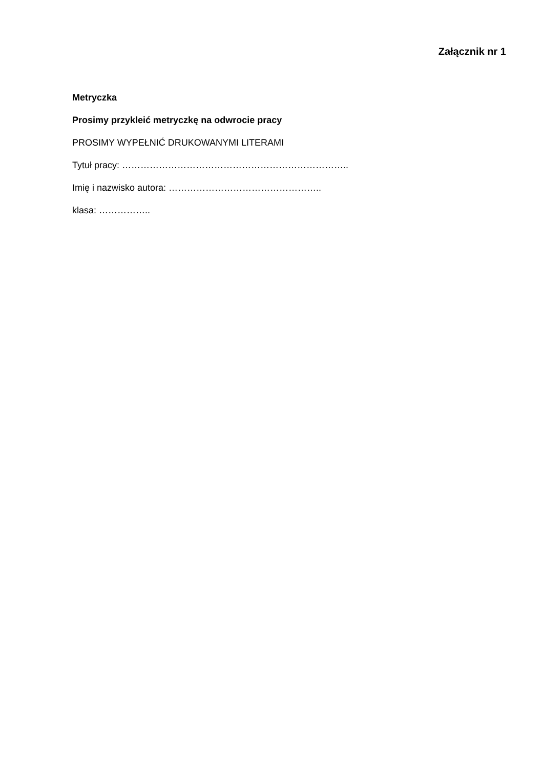Załącznik nr 1
Metryczka
Prosimy przykleić metryczkę na odwrocie pracy
PROSIMY WYPEŁNIĆ DRUKOWANYMI LITERAMI
Tytuł pracy: ………………………………………………………………..
Imię i nazwisko autora: …………………………………………..
klasa: ……………..